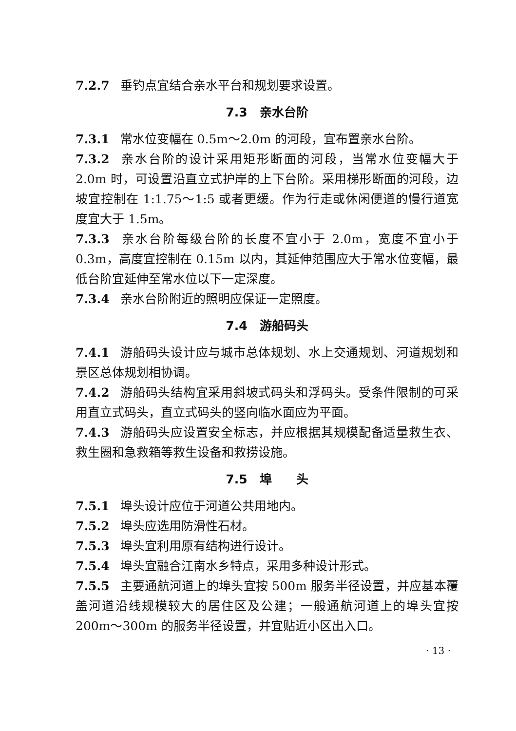7.2.7 垂钓点宜结合亲水平台和规划要求设置。
7.3　亲水台阶
7.3.1 常水位变幅在 0.5m～2.0m 的河段，宜布置亲水台阶。
7.3.2 亲水台阶的设计采用矩形断面的河段，当常水位变幅大于 2.0m 时，可设置沿直立式护岸的上下台阶。采用梯形断面的河段，边坡宜控制在 1:1.75～1:5 或者更缓。作为行走或休闲便道的慢行道宽度宜大于 1.5m。
7.3.3 亲水台阶每级台阶的长度不宜小于 2.0m，宽度不宜小于 0.3m，高度宜控制在 0.15m 以内，其延伸范围应大于常水位变幅，最低台阶宜延伸至常水位以下一定深度。
7.3.4 亲水台阶附近的照明应保证一定照度。
7.4　游船码头
7.4.1 游船码头设计应与城市总体规划、水上交通规划、河道规划和景区总体规划相协调。
7.4.2 游船码头结构宜采用斜坡式码头和浮码头。受条件限制的可采用直立式码头，直立式码头的竖向临水面应为平面。
7.4.3 游船码头应设置安全标志，并应根据其规模配备适量救生衣、救生圈和急救箱等救生设备和救捞设施。
7.5　埠　　头
7.5.1 埠头设计应位于河道公共用地内。
7.5.2 埠头应选用防滑性石材。
7.5.3 埠头宜利用原有结构进行设计。
7.5.4 埠头宜融合江南水乡特点，采用多种设计形式。
7.5.5 主要通航河道上的埠头宜按 500m 服务半径设置，并应基本覆盖河道沿线规模较大的居住区及公建；一般通航河道上的埠头宜按 200m～300m 的服务半径设置，并宜贴近小区出入口。
· 13 ·